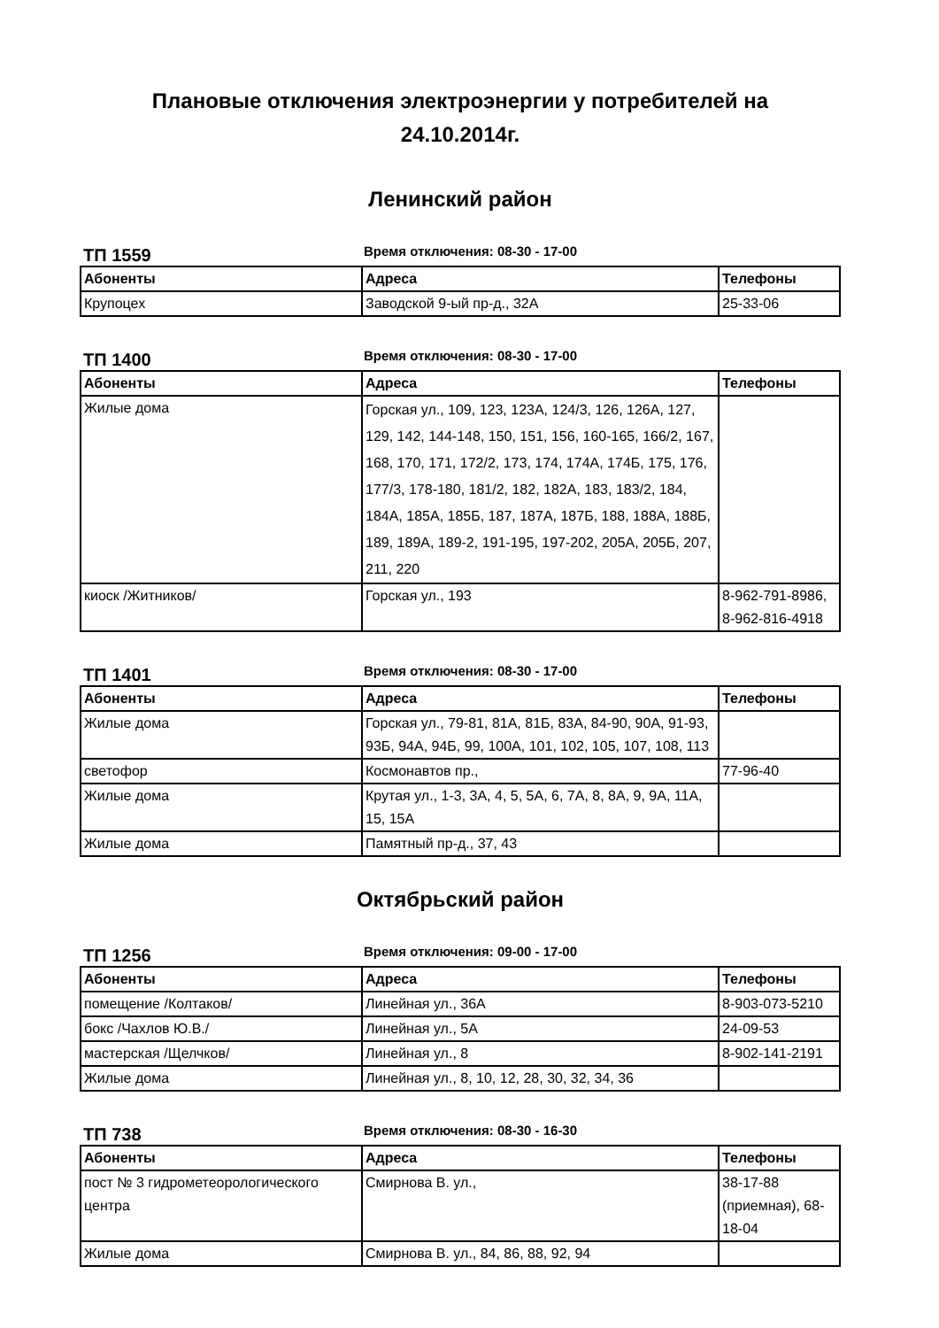Плановые отключения электроэнергии у потребителей на
24.10.2014г.
Ленинский район
ТП 1559
Время отключения: 08-30 - 17-00
| Абоненты | Адреса | Телефоны |
| --- | --- | --- |
| Крупоцех | Заводской 9-ый пр-д., 32А | 25-33-06 |
ТП 1400
Время отключения: 08-30 - 17-00
| Абоненты | Адреса | Телефоны |
| --- | --- | --- |
| Жилые дома | Горская ул., 109, 123, 123А, 124/3, 126, 126А, 127, 129, 142, 144-148, 150, 151, 156, 160-165, 166/2, 167, 168, 170, 171, 172/2, 173, 174, 174А, 174Б, 175, 176, 177/3, 178-180, 181/2, 182, 182А, 183, 183/2, 184, 184А, 185А, 185Б, 187, 187А, 187Б, 188, 188А, 188Б, 189, 189А, 189-2, 191-195, 197-202, 205А, 205Б, 207, 211, 220 | |
| киоск /Житников/ | Горская ул., 193 | 8-962-791-8986, 8-962-816-4918 |
ТП 1401
Время отключения: 08-30 - 17-00
| Абоненты | Адреса | Телефоны |
| --- | --- | --- |
| Жилые дома | Горская ул., 79-81, 81А, 81Б, 83А, 84-90, 90А, 91-93, 93Б, 94А, 94Б, 99, 100А, 101, 102, 105, 107, 108, 113 | |
| светофор | Космонавтов пр., | 77-96-40 |
| Жилые дома | Крутая ул., 1-3, 3А, 4, 5, 5А, 6, 7А, 8, 8А, 9, 9А, 11А, 15, 15А | |
| Жилые дома | Памятный пр-д., 37, 43 | |
Октябрьский район
ТП 1256
Время отключения: 09-00 - 17-00
| Абоненты | Адреса | Телефоны |
| --- | --- | --- |
| помещение /Колтаков/ | Линейная ул., 36А | 8-903-073-5210 |
| бокс /Чахлов Ю.В./ | Линейная ул., 5А | 24-09-53 |
| мастерская /Щелчков/ | Линейная ул., 8 | 8-902-141-2191 |
| Жилые дома | Линейная ул., 8, 10, 12, 28, 30, 32, 34, 36 | |
ТП 738
Время отключения: 08-30 - 16-30
| Абоненты | Адреса | Телефоны |
| --- | --- | --- |
| пост № 3 гидрометеорологического центра | Смирнова В. ул., | 38-17-88 (приемная), 68-18-04 |
| Жилые дома | Смирнова В. ул., 84, 86, 88, 92, 94 | |